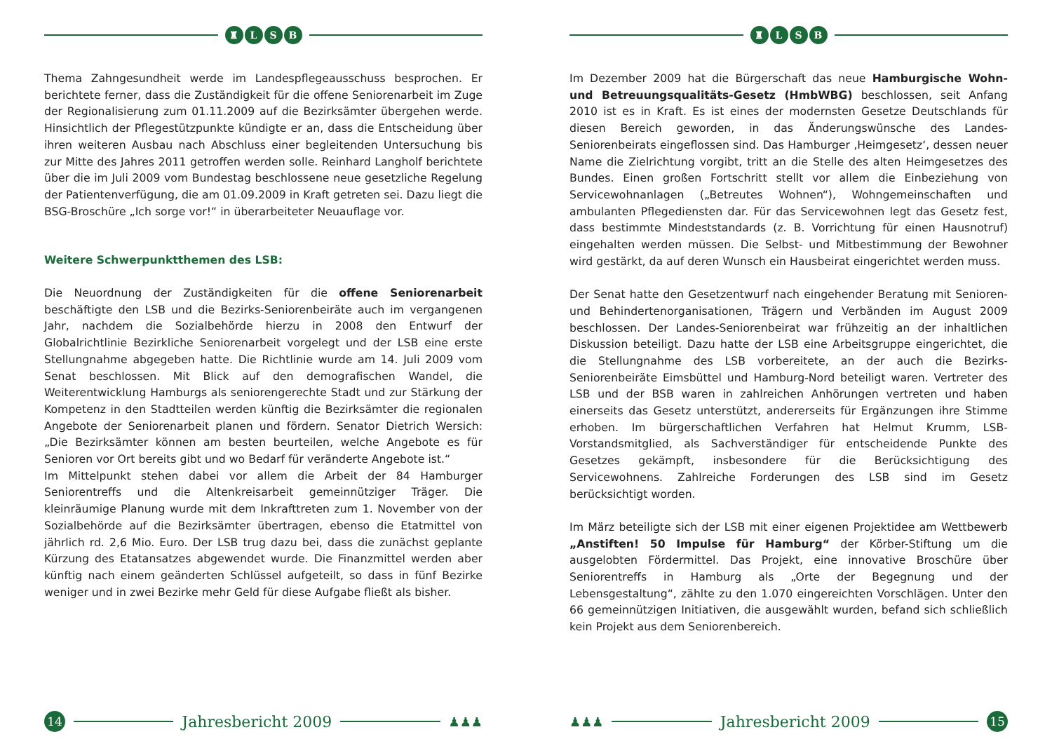♜ LSB
Thema Zahngesundheit werde im Landespflegeausschuss besprochen. Er berichtete ferner, dass die Zuständigkeit für die offene Seniorenarbeit im Zuge der Regionalisierung zum 01.11.2009 auf die Bezirksämter übergehen werde. Hinsichtlich der Pflegestützpunkte kündigte er an, dass die Entscheidung über ihren weiteren Ausbau nach Abschluss einer begleitenden Untersuchung bis zur Mitte des Jahres 2011 getroffen werden solle. Reinhard Langholf berichtete über die im Juli 2009 vom Bundestag beschlossene neue gesetzliche Regelung der Patientenverfügung, die am 01.09.2009 in Kraft getreten sei. Dazu liegt die BSG-Broschüre „Ich sorge vor!“ in überarbeiteter Neuauflage vor.
Weitere Schwerpunktthemen des LSB:
Die Neuordnung der Zuständigkeiten für die offene Seniorenarbeit beschäftigte den LSB und die Bezirks-Seniorenbeiräte auch im vergangenen Jahr, nachdem die Sozialbehörde hierzu in 2008 den Entwurf der Globalrichtlinie Bezirkliche Seniorenarbeit vorgelegt und der LSB eine erste Stellungnahme abgegeben hatte. Die Richtlinie wurde am 14. Juli 2009 vom Senat beschlossen. Mit Blick auf den demografischen Wandel, die Weiterentwicklung Hamburgs als seniorengerechte Stadt und zur Stärkung der Kompetenz in den Stadtteilen werden künftig die Bezirksämter die regionalen Angebote der Seniorenarbeit planen und fördern. Senator Dietrich Wersich: „Die Bezirksämter können am besten beurteilen, welche Angebote es für Senioren vor Ort bereits gibt und wo Bedarf für veränderte Angebote ist.“
Im Mittelpunkt stehen dabei vor allem die Arbeit der 84 Hamburger Seniorentreffs und die Altenkreisarbeit gemeinnütziger Träger. Die kleinräumige Planung wurde mit dem Inkrafttreten zum 1. November von der Sozialbehörde auf die Bezirksämter übertragen, ebenso die Etatmittel von jährlich rd. 2,6 Mio. Euro. Der LSB trug dazu bei, dass die zunächst geplante Kürzung des Etatansatzes abgewendet wurde. Die Finanzmittel werden aber künftig nach einem geänderten Schlüssel aufgeteilt, so dass in fünf Bezirke weniger und in zwei Bezirke mehr Geld für diese Aufgabe fließt als bisher.
14
Jahresbericht 2009
♟♟♟
♜ LSB
Im Dezember 2009 hat die Bürgerschaft das neue Hamburgische Wohn- und Betreuungsqualitäts-Gesetz (HmbWBG) beschlossen, seit Anfang 2010 ist es in Kraft. Es ist eines der modernsten Gesetze Deutschlands für diesen Bereich geworden, in das Änderungswünsche des Landes-Seniorenbeirats eingeflossen sind. Das Hamburger ‚Heimgesetz‘, dessen neuer Name die Zielrichtung vorgibt, tritt an die Stelle des alten Heimgesetzes des Bundes. Einen großen Fortschritt stellt vor allem die Einbeziehung von Servicewohnanlagen („Betreutes Wohnen“), Wohngemeinschaften und ambulanten Pflegediensten dar. Für das Servicewohnen legt das Gesetz fest, dass bestimmte Mindeststandards (z. B. Vorrichtung für einen Hausnotruf) eingehalten werden müssen. Die Selbst- und Mitbestimmung der Bewohner wird gestärkt, da auf deren Wunsch ein Hausbeirat eingerichtet werden muss.
Der Senat hatte den Gesetzentwurf nach eingehender Beratung mit Senioren- und Behindertenorganisationen, Trägern und Verbänden im August 2009 beschlossen. Der Landes-Seniorenbeirat war frühzeitig an der inhaltlichen Diskussion beteiligt. Dazu hatte der LSB eine Arbeitsgruppe eingerichtet, die die Stellungnahme des LSB vorbereitete, an der auch die Bezirks-Seniorenbeiräte Eimsbüttel und Hamburg-Nord beteiligt waren. Vertreter des LSB und der BSB waren in zahlreichen Anhörungen vertreten und haben einerseits das Gesetz unterstützt, andererseits für Ergänzungen ihre Stimme erhoben. Im bürgerschaftlichen Verfahren hat Helmut Krumm, LSB-Vorstandsmitglied, als Sachverständiger für entscheidende Punkte des Gesetzes gekämpft, insbesondere für die Berücksichtigung des Servicewohnens. Zahlreiche Forderungen des LSB sind im Gesetz berücksichtigt worden.
Im März beteiligte sich der LSB mit einer eigenen Projektidee am Wettbewerb „Anstiften! 50 Impulse für Hamburg“ der Körber-Stiftung um die ausgelobten Fördermittel. Das Projekt, eine innovative Broschüre über Seniorentreffs in Hamburg als „Orte der Begegnung und der Lebensgestaltung“, zählte zu den 1.070 eingereichten Vorschlägen. Unter den 66 gemeinnützigen Initiativen, die ausgewählt wurden, befand sich schließlich kein Projekt aus dem Seniorenbereich.
♟♟♟
Jahresbericht 2009
15